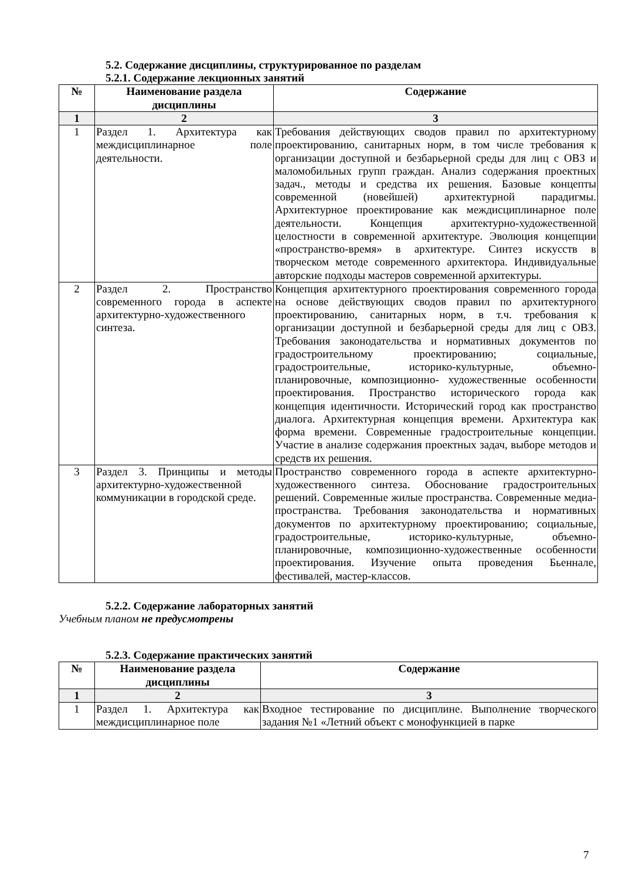5.2. Содержание дисциплины, структурированное по разделам
5.2.1. Содержание лекционных занятий
| № | Наименование раздела дисциплины | Содержание |
| --- | --- | --- |
| 1 | 2 | 3 |
| 1 | Раздел 1. Архитектура как междисциплинарное поле деятельности. | Требования действующих сводов правил по архитектурному проектированию, санитарных норм, в том числе требования к организации доступной и безбарьерной среды для лиц с ОВЗ и маломобильных групп граждан. Анализ содержания проектных задач., методы и средства их решения. Базовые концепты современной (новейшей) архитектурной парадигмы. Архитектурное проектирование как междисциплинарное поле деятельности. Концепция архитектурно-художественной целостности в современной архитектуре. Эволюция концепции «пространство-время» в архитектуре. Синтез искусств в творческом методе современного архитектора. Индивидуальные авторские подходы мастеров современной архитектуры. |
| 2 | Раздел 2. Пространство современного города в аспекте архитектурно-художественного синтеза. | Концепция архитектурного проектирования современного города на основе действующих сводов правил по архитектурного проектированию, санитарных норм, в т.ч. требования к организации доступной и безбарьерной среды для лиц с ОВЗ. Требования законодательства и нормативных документов по градостроительному проектированию; социальные, градостроительные, историко-культурные, объемно-планировочные, композиционно- художественные особенности проектирования. Пространство исторического города как концепция идентичности. Исторический город как пространство диалога. Архитектурная концепция времени. Архитектура как форма времени. Современные градостроительные концепции. Участие в анализе содержания проектных задач, выборе методов и средств их решения. |
| 3 | Раздел 3. Принципы и методы архитектурно-художественной коммуникации в городской среде. | Пространство современного города в аспекте архитектурно-художественного синтеза. Обоснование градостроительных решений. Современные жилые пространства. Современные медиа-пространства. Требования законодательства и нормативных документов по архитектурному проектированию; социальные, градостроительные, историко-культурные, объемно-планировочные, композиционно-художественные особенности проектирования. Изучение опыта проведения Бьеннале, фестивалей, мастер-классов. |
5.2.2. Содержание лабораторных занятий
Учебным планом не предусмотрены
5.2.3. Содержание практических занятий
| № | Наименование раздела дисциплины | Содержание |
| --- | --- | --- |
| 1 | 2 | 3 |
| 1 | Раздел 1. Архитектура как междисциплинарное поле | Входное тестирование по дисциплине. Выполнение творческого задания №1 «Летний объект с монофункцией в парке |
7